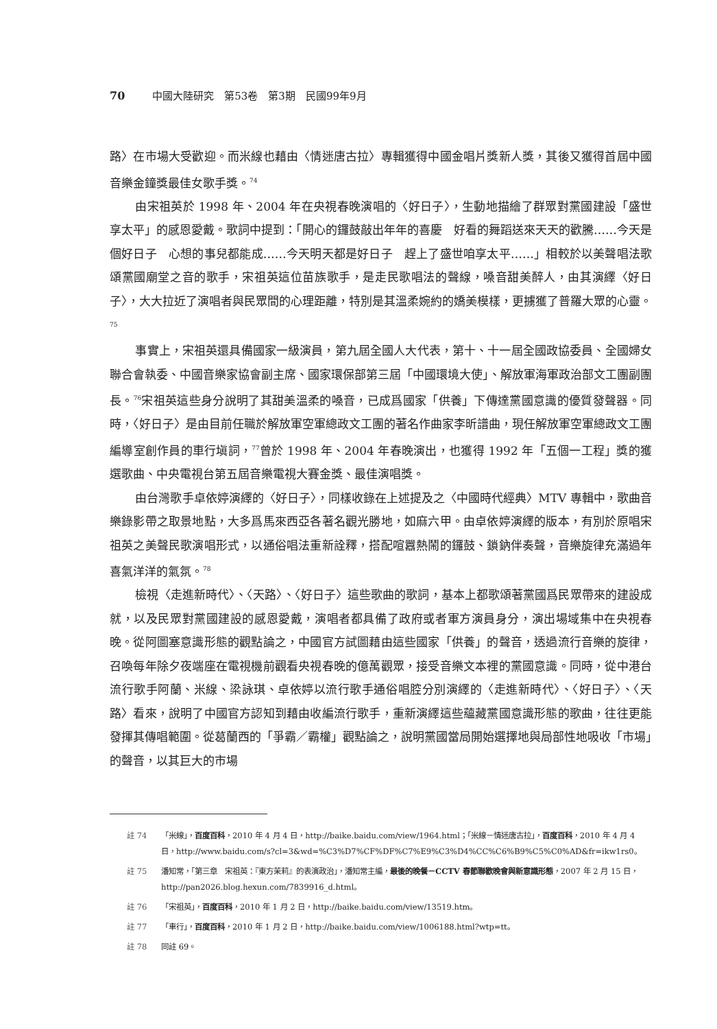70 中國大陸研究　第53卷　第3期　民國99年9月
路〉在市場大受歡迎。而米線也藉由〈情迷唐古拉〉專輯獲得中國金唱片獎新人獎，其後又獲得首屆中國音樂金鐘獎最佳女歌手獎。<sup>74</sup>
由宋祖英於 1998 年、2004 年在央視春晚演唱的〈好日子〉，生動地描繪了群眾對黨國建設「盛世享太平」的感恩愛戴。歌詞中提到：「開心的鑼鼓敲出年年的喜慶　好看的舞蹈送來天天的歡騰……今天是個好日子　心想的事兒都能成……今天明天都是好日子　趕上了盛世咱享太平……」相較於以美聲唱法歌頌黨國廟堂之音的歌手，宋祖英這位苗族歌手，是走民歌唱法的聲線，嗓音甜美醉人，由其演繹〈好日子〉，大大拉近了演唱者與民眾間的心理距離，特別是其溫柔婉約的嬌美模樣，更擄獲了普羅大眾的心靈。<sup>75</sup>
事實上，宋祖英還具備國家一級演員，第九屆全國人大代表，第十、十一屆全國政協委員、全國婦女聯合會執委、中國音樂家協會副主席、國家環保部第三屆「中國環境大使」、解放軍海軍政治部文工團副團長。<sup>76</sup>宋祖英這些身分說明了其甜美溫柔的嗓音，已成爲國家「供養」下傳達黨國意識的優質發聲器。同時，〈好日子〉是由目前任職於解放軍空軍總政文工團的著名作曲家李昕譜曲，現任解放軍空軍總政文工團編導室創作員的車行塡詞，<sup>77</sup>曾於 1998 年、2004 年春晚演出，也獲得 1992 年「五個一工程」獎的獲選歌曲、中央電視台第五屆音樂電視大賽金獎、最佳演唱獎。
由台灣歌手卓依婷演繹的〈好日子〉，同樣收錄在上述提及之〈中國時代經典〉MTV 專輯中，歌曲音樂錄影帶之取景地點，大多爲馬來西亞各著名觀光勝地，如麻六甲。由卓依婷演繹的版本，有別於原唱宋祖英之美聲民歌演唱形式，以通俗唱法重新詮釋，搭配喧囂熱鬧的鑼鼓、鎖鈉伴奏聲，音樂旋律充滿過年喜氣洋洋的氣氛。<sup>78</sup>
檢視〈走進新時代〉、〈天路〉、〈好日子〉這些歌曲的歌詞，基本上都歌頌著黨國爲民眾帶來的建設成就，以及民眾對黨國建設的感恩愛戴，演唱者都具備了政府或者軍方演員身分，演出場域集中在央視春晚。從阿圖塞意識形態的觀點論之，中國官方試圖藉由這些國家「供養」的聲音，透過流行音樂的旋律，召喚每年除夕夜端座在電視機前觀看央視春晚的億萬觀眾，接受音樂文本裡的黨國意識。同時，從中港台流行歌手阿蘭、米線、梁詠琪、卓依婷以流行歌手通俗唱腔分別演繹的〈走進新時代〉、〈好日子〉、〈天路〉看來，說明了中國官方認知到藉由收編流行歌手，重新演繹這些蘊藏黨國意識形態的歌曲，往往更能發揮其傳唱範圍。從葛蘭西的「爭霸／霸權」觀點論之，說明黨國當局開始選擇地與局部性地吸收「市場」的聲音，以其巨大的市場
註 74 「米線」，百度百科，2010 年 4 月 4 日，http://baike.baidu.com/view/1964.html；「米線－情迷唐古拉」，百度百科，2010 年 4 月 4 日，http://www.baidu.com/s?cl=3&wd=%C3%D7%CF%DF%C7%E9%C3%D4%CC%C6%B9%C5%C0%AD&fr=ikw1rs0。
註 75 潘知常，「第三章　宋祖英：『東方茉莉』的表演政治」，潘知常主編，最後的晚餐－CCTV 春節聯歡晚會與新意識形態，2007 年 2 月 15 日，http://pan2026.blog.hexun.com/7839916_d.html。
註 76 「宋祖英」，百度百科，2010 年 1 月 2 日，http://baike.baidu.com/view/13519.htm。
註 77 「車行」，百度百科，2010 年 1 月 2 日，http://baike.baidu.com/view/1006188.html?wtp=tt。
註 78 同註 69。